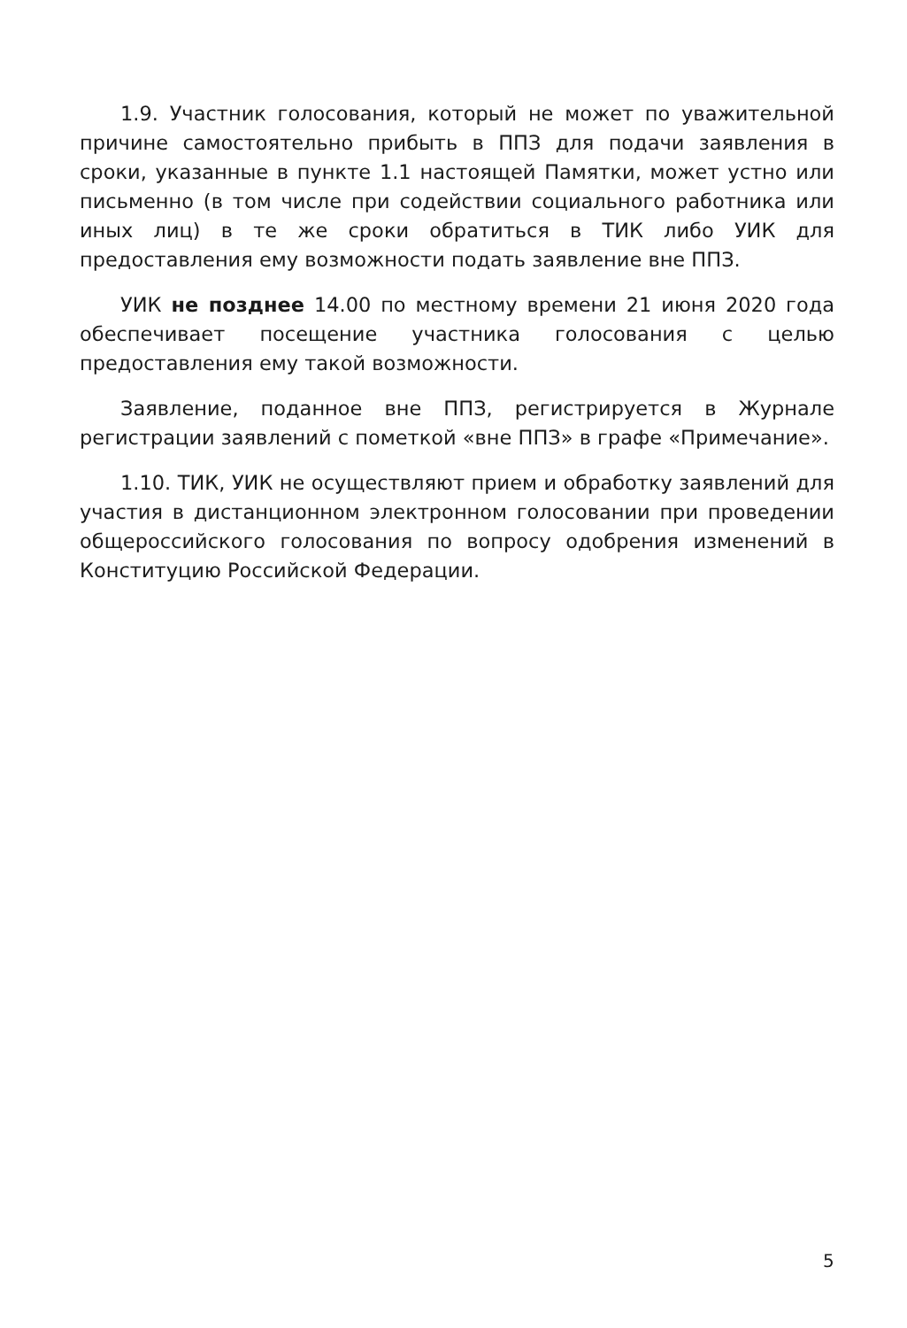1.9. Участник голосования, который не может по уважительной причине самостоятельно прибыть в ППЗ для подачи заявления в сроки, указанные в пункте 1.1 настоящей Памятки, может устно или письменно (в том числе при содействии социального работника или иных лиц) в те же сроки обратиться в ТИК либо УИК для предоставления ему возможности подать заявление вне ППЗ.
УИК не позднее 14.00 по местному времени 21 июня 2020 года обеспечивает посещение участника голосования с целью предоставления ему такой возможности.
Заявление, поданное вне ППЗ, регистрируется в Журнале регистрации заявлений с пометкой «вне ППЗ» в графе «Примечание».
1.10. ТИК, УИК не осуществляют прием и обработку заявлений для участия в дистанционном электронном голосовании при проведении общероссийского голосования по вопросу одобрения изменений в Конституцию Российской Федерации.
5